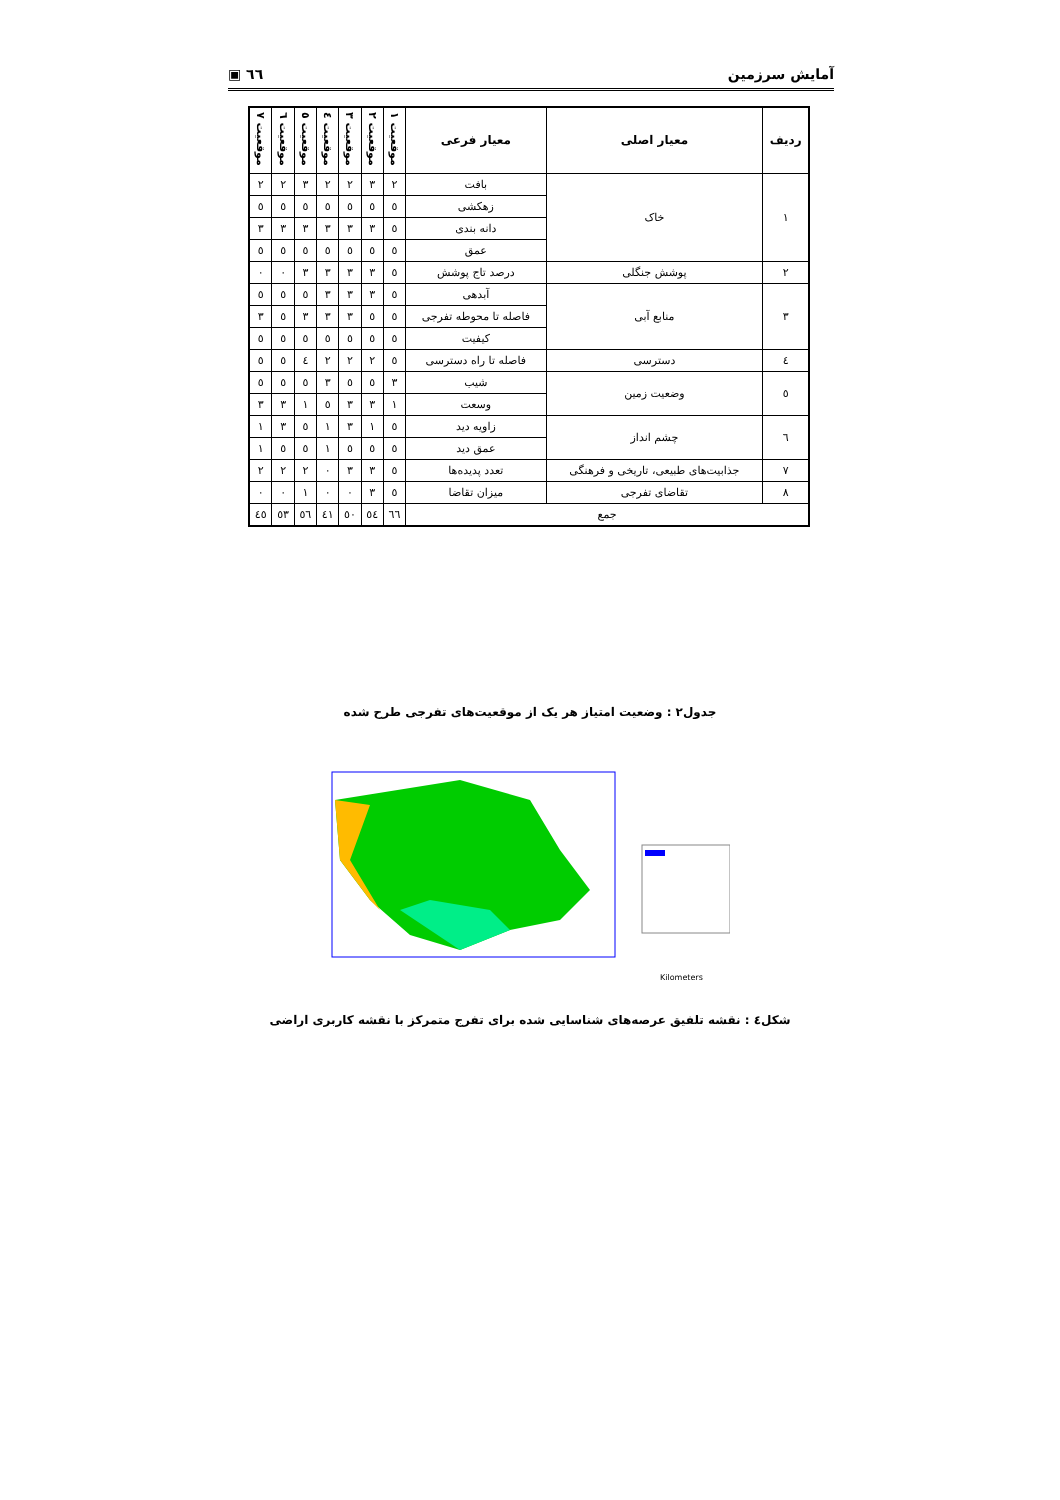آمایش سرزمین ٦٦ ▣
| ردیف | معیار اصلی | معیار فرعی | موقعیت ١ | موقعیت ٢ | موقعیت ٣ | موقعیت ٤ | موقعیت ٥ | موقعیت ٦ | موقعیت ٧ |
| --- | --- | --- | --- | --- | --- | --- | --- | --- | --- |
| ١ | خاک | بافت | ٢ | ٣ | ٢ | ٢ | ٣ | ٢ | ٢ |
| | | زهکشی | ٥ | ٥ | ٥ | ٥ | ٥ | ٥ | ٥ |
| | | دانه بندی | ٥ | ٣ | ٣ | ٣ | ٣ | ٣ | ٣ |
| | | عمق | ٥ | ٥ | ٥ | ٥ | ٥ | ٥ | ٥ |
| ٢ | پوشش جنگلی | درصد تاج پوشش | ٥ | ٣ | ٣ | ٣ | ٣ | ٠ | ٠ |
| ٣ | منابع آبی | آبدهی | ٥ | ٣ | ٣ | ٣ | ٥ | ٥ | ٥ |
| | | فاصله تا محوطه تفرجی | ٥ | ٥ | ٣ | ٣ | ٣ | ٥ | ٣ |
| | | کیفیت | ٥ | ٥ | ٥ | ٥ | ٥ | ٥ | ٥ |
| ٤ | دسترسی | فاصله تا راه دسترسی | ٥ | ٢ | ٢ | ٢ | ٤ | ٥ | ٥ |
| ٥ | وضعیت زمین | شیب | ٣ | ٥ | ٥ | ٣ | ٥ | ٥ | ٥ |
| | | وسعت | ١ | ٣ | ٣ | ٥ | ١ | ٣ | ٣ |
| ٦ | چشم انداز | زاویه دید | ٥ | ١ | ٣ | ١ | ٥ | ٣ | ١ |
| | | عمق دید | ٥ | ٥ | ٥ | ١ | ٥ | ٥ | ١ |
| ٧ | جذابیت‌های طبیعی، تاریخی و فرهنگی | تعدد پدیده‌ها | ٥ | ٣ | ٣ | ٠ | ٢ | ٢ | ٢ |
| ٨ | تقاضای تفرجی | میزان تقاضا | ٥ | ٣ | ٠ | ٠ | ١ | ٠ | ٠ |
| جمع | | | ٦٦ | ٥٤ | ٥٠ | ٤١ | ٥٦ | ٥٣ | ٤٥ |
جدول٢ : وضعیت امتیاز هر یک از موقعیت‌های تفرجی طرح شده
Kilometers
شکل٤ : نقشه تلفیق عرصه‌های شناسایی شده برای تفرج متمرکز با نقشه کاربری اراضی